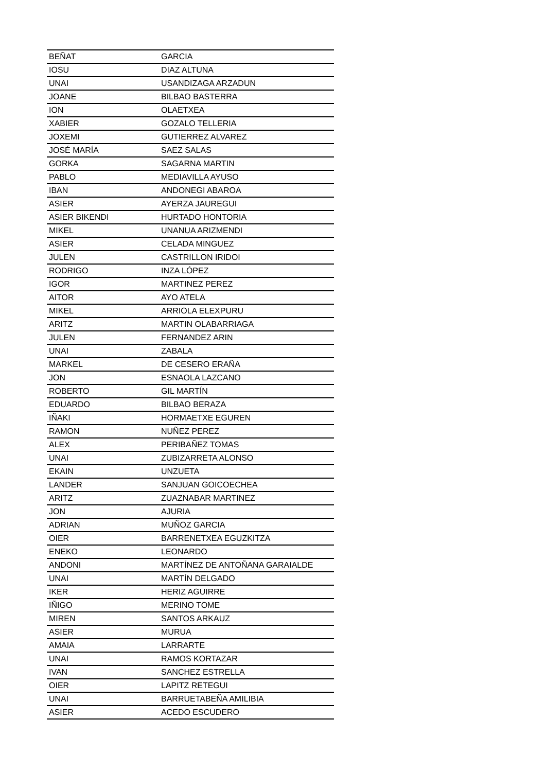| BEÑAT | GARCIA |
| IOSU | DIAZ ALTUNA |
| UNAI | USANDIZAGA ARZADUN |
| JOANE | BILBAO BASTERRA |
| ION | OLAETXEA |
| XABIER | GOZALO TELLERIA |
| JOXEMI | GUTIERREZ ALVAREZ |
| JOSÉ MARÍA | SAEZ SALAS |
| GORKA | SAGARNA MARTIN |
| PABLO | MEDIAVILLA AYUSO |
| IBAN | ANDONEGI ABAROA |
| ASIER | AYERZA JAUREGUI |
| ASIER BIKENDI | HURTADO HONTORIA |
| MIKEL | UNANUA ARIZMENDI |
| ASIER | CELADA MINGUEZ |
| JULEN | CASTRILLON IRIDOI |
| RODRIGO | INZA LÓPEZ |
| IGOR | MARTINEZ PEREZ |
| AITOR | AYO ATELA |
| MIKEL | ARRIOLA ELEXPURU |
| ARITZ | MARTIN OLABARRIAGA |
| JULEN | FERNANDEZ ARIN |
| UNAI | ZABALA |
| MARKEL | DE CESERO ERAÑA |
| JON | ESNAOLA LAZCANO |
| ROBERTO | GIL MARTÍN |
| EDUARDO | BILBAO BERAZA |
| IÑAKI | HORMAETXE EGUREN |
| RAMON | NUÑEZ PEREZ |
| ALEX | PERIBAÑEZ TOMAS |
| UNAI | ZUBIZARRETA ALONSO |
| EKAIN | UNZUETA |
| LANDER | SANJUAN GOICOECHEA |
| ARITZ | ZUAZNABAR MARTINEZ |
| JON | AJURIA |
| ADRIAN | MUÑOZ GARCIA |
| OIER | BARRENETXEA EGUZKITZA |
| ENEKO | LEONARDO |
| ANDONI | MARTÍNEZ DE ANTOÑANA GARAIALDE |
| UNAI | MARTÍN DELGADO |
| IKER | HERIZ AGUIRRE |
| IÑIGO | MERINO TOME |
| MIREN | SANTOS ARKAUZ |
| ASIER | MURUA |
| AMAIA | LARRARTE |
| UNAI | RAMOS KORTAZAR |
| IVAN | SANCHEZ ESTRELLA |
| OIER | LAPITZ RETEGUI |
| UNAI | BARRUETABEÑA AMILIBIA |
| ASIER | ACEDO ESCUDERO |